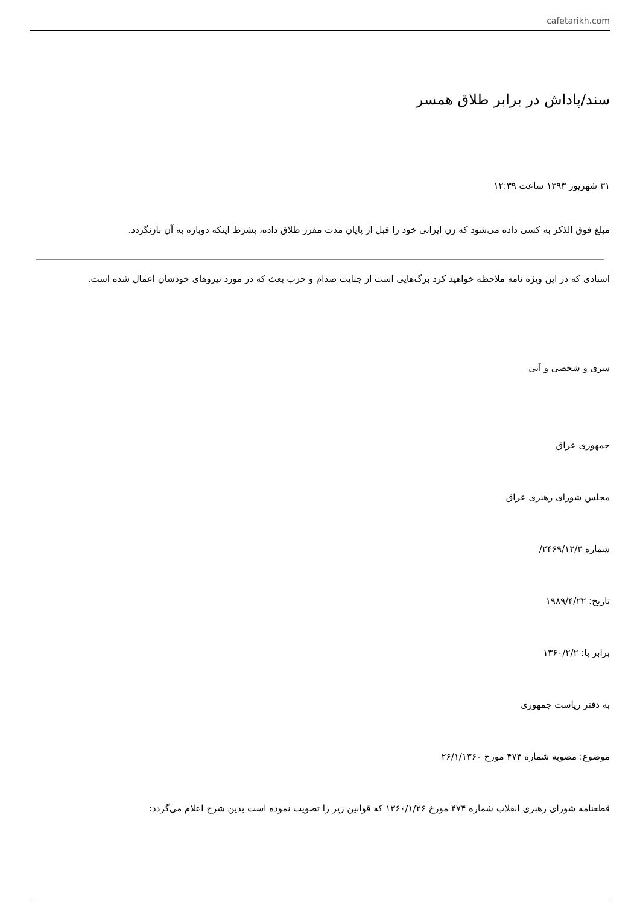cafetarikh.com
سند/پاداش در برابر طلاق همسر
۳۱ شهریور ۱۳۹۳ ساعت ۱۲:۳۹
مبلغ فوق الذکر به کسی داده می‌شود که زن ایرانی خود را قبل از پایان مدت مقرر طلاق داده، بشرط اینکه دوباره به آن بازنگردد.
اسنادی که در این ویژه نامه ملاحظه خواهید کرد برگ‌هایی است از جنایت صدام و حزب بعث که در مورد نیروهای خودشان اعمال شده است.
سری و شخصی و آنی
جمهوری عراق
مجلس شورای رهبری عراق
شماره ۲۴۶۹/۱۲/۳/
تاریخ: ۱۹۸۹/۴/۲۲
برابر با: ۱۳۶۰/۲/۲
به دفتر ریاست جمهوری
موضوع: مصوبه شماره ۴۷۴ مورخ ۲۶/۱/۱۳۶۰
قطعنامه شورای رهبری انقلاب شماره ۴۷۴ مورخ ۱۳۶۰/۱/۲۶ که قوانین زیر را تصویب نموده است بدین شرح اعلام می‌گردد: